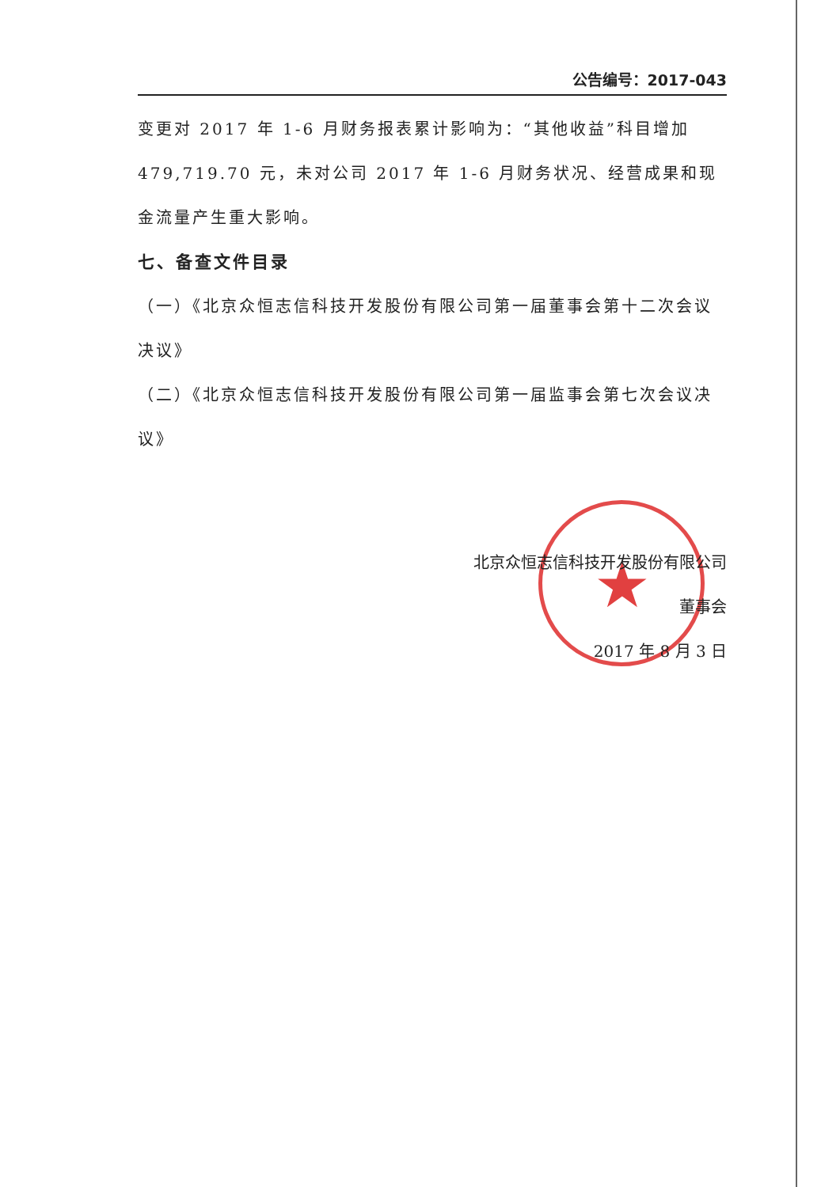★
公告编号：2017-043
变更对 2017 年 1-6 月财务报表累计影响为：“其他收益”科目增加479,719.70 元，未对公司 2017 年 1-6 月财务状况、经营成果和现金流量产生重大影响。
七、备查文件目录
（一）《北京众恒志信科技开发股份有限公司第一届董事会第十二次会议决议》
（二）《北京众恒志信科技开发股份有限公司第一届监事会第七次会议决议》
北京众恒志信科技开发股份有限公司
董事会
2017 年 8 月 3 日